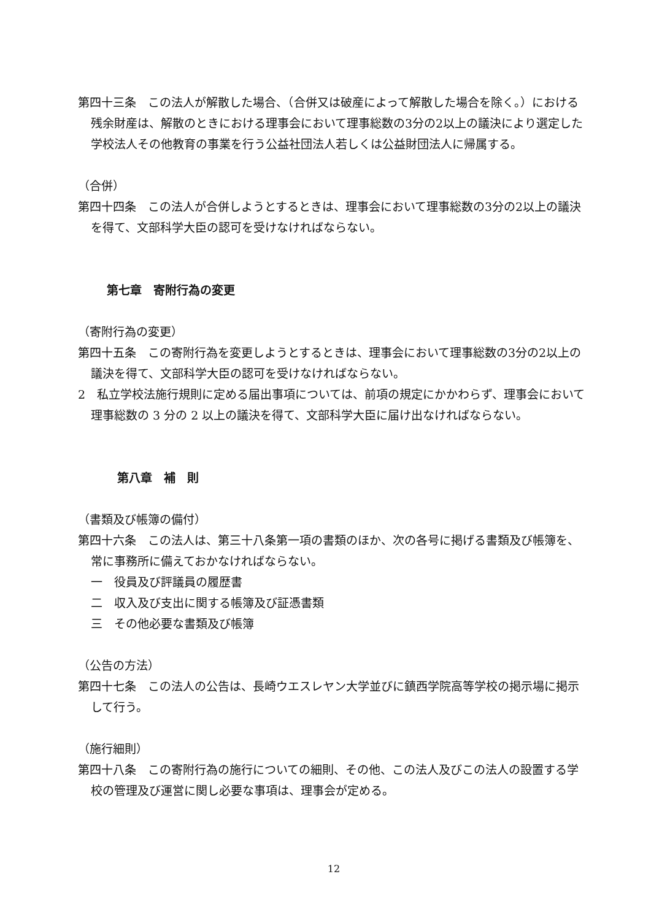第四十三条　この法人が解散した場合、（合併又は破産によって解散した場合を除く。）における残余財産は、解散のときにおける理事会において理事総数の3分の2以上の議決により選定した学校法人その他教育の事業を行う公益社団法人若しくは公益財団法人に帰属する。
（合併）
第四十四条　この法人が合併しようとするときは、理事会において理事総数の3分の2以上の議決を得て、文部科学大臣の認可を受けなければならない。
第七章　寄附行為の変更
（寄附行為の変更）
第四十五条　この寄附行為を変更しようとするときは、理事会において理事総数の3分の2以上の議決を得て、文部科学大臣の認可を受けなければならない。
2　私立学校法施行規則に定める届出事項については、前項の規定にかかわらず、理事会において理事総数の 3 分の 2 以上の議決を得て、文部科学大臣に届け出なければならない。
第八章　補　則
（書類及び帳簿の備付）
第四十六条　この法人は、第三十八条第一項の書類のほか、次の各号に掲げる書類及び帳簿を、常に事務所に備えておかなければならない。
一　役員及び評議員の履歴書
二　収入及び支出に関する帳簿及び証憑書類
三　その他必要な書類及び帳簿
（公告の方法）
第四十七条　この法人の公告は、長崎ウエスレヤン大学並びに鎮西学院高等学校の掲示場に掲示して行う。
（施行細則）
第四十八条　この寄附行為の施行についての細則、その他、この法人及びこの法人の設置する学校の管理及び運営に関し必要な事項は、理事会が定める。
12